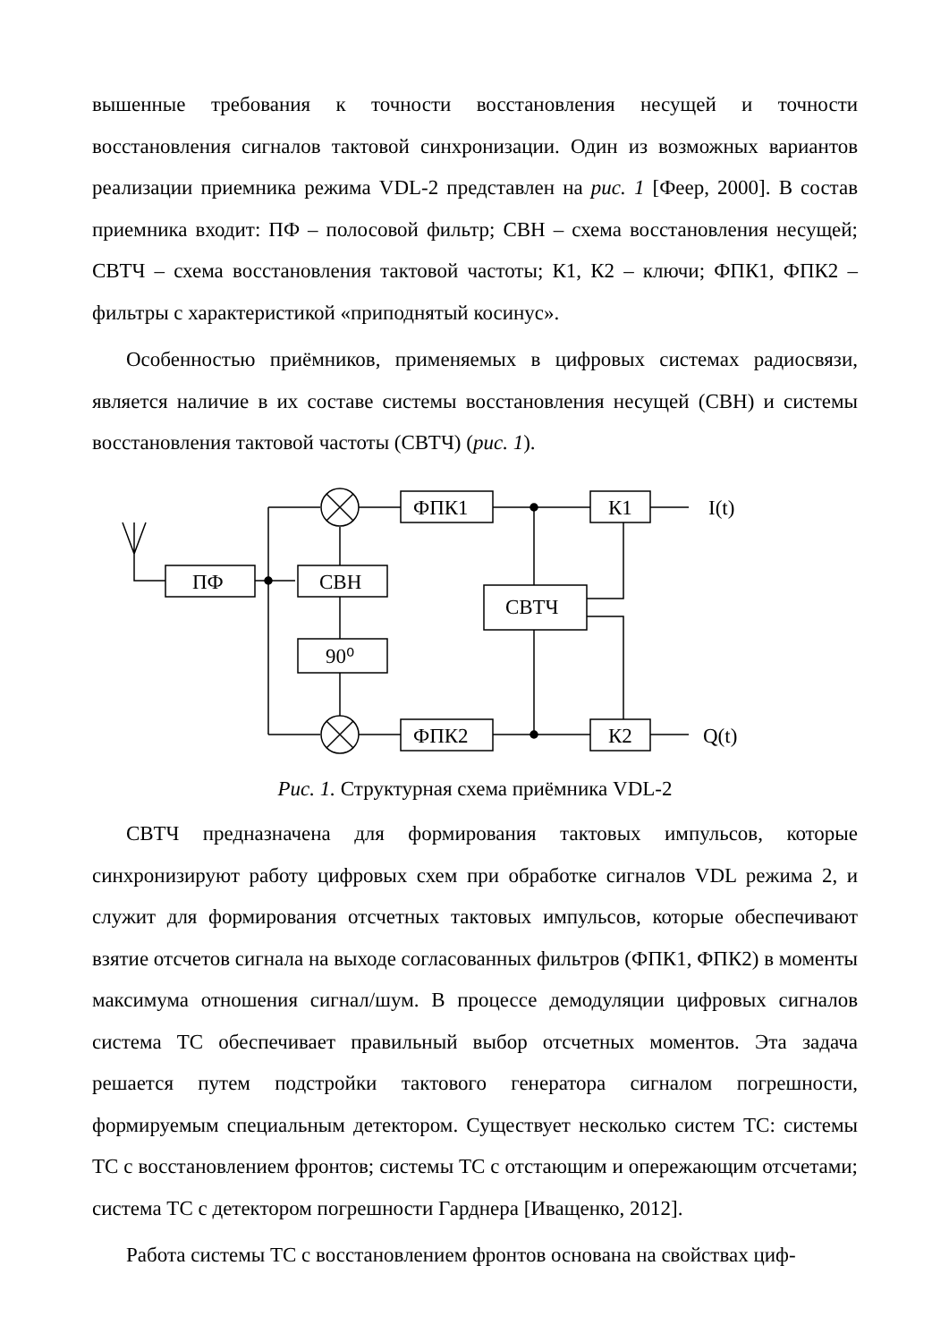вышенные требования к точности восстановления несущей и точности восстановления сигналов тактовой синхронизации. Один из возможных вариантов реализации приемника режима VDL-2 представлен на рис. 1 [Феер, 2000]. В состав приемника входит: ПФ – полосовой фильтр; СВН – схема восстановления несущей; СВТЧ – схема восстановления тактовой частоты; К1, К2 – ключи; ФПК1, ФПК2 – фильтры с характеристикой «приподнятый косинус».
Особенностью приёмников, применяемых в цифровых системах радиосвязи, является наличие в их составе системы восстановления несущей (СВН) и системы восстановления тактовой частоты (СВТЧ) (рис. 1).
ПФ
СВН
90⁰
ФПК1
ФПК2
СВТЧ
К1
К2
I(t)
Q(t)
Рис. 1. Структурная схема приёмника VDL-2
СВТЧ предназначена для формирования тактовых импульсов, которые синхронизируют работу цифровых схем при обработке сигналов VDL режима 2, и служит для формирования отсчетных тактовых импульсов, которые обеспечивают взятие отсчетов сигнала на выходе согласованных фильтров (ФПК1, ФПК2) в моменты максимума отношения сигнал/шум. В процессе демодуляции цифровых сигналов система ТС обеспечивает правильный выбор отсчетных моментов. Эта задача решается путем подстройки тактового генератора сигналом погрешности, формируемым специальным детектором. Существует несколько систем ТС: системы ТС с восстановлением фронтов; системы ТС с отстающим и опережающим отсчетами; система ТС с детектором погрешности Гарднера [Иващенко, 2012].
Работа системы ТС с восстановлением фронтов основана на свойствах циф-